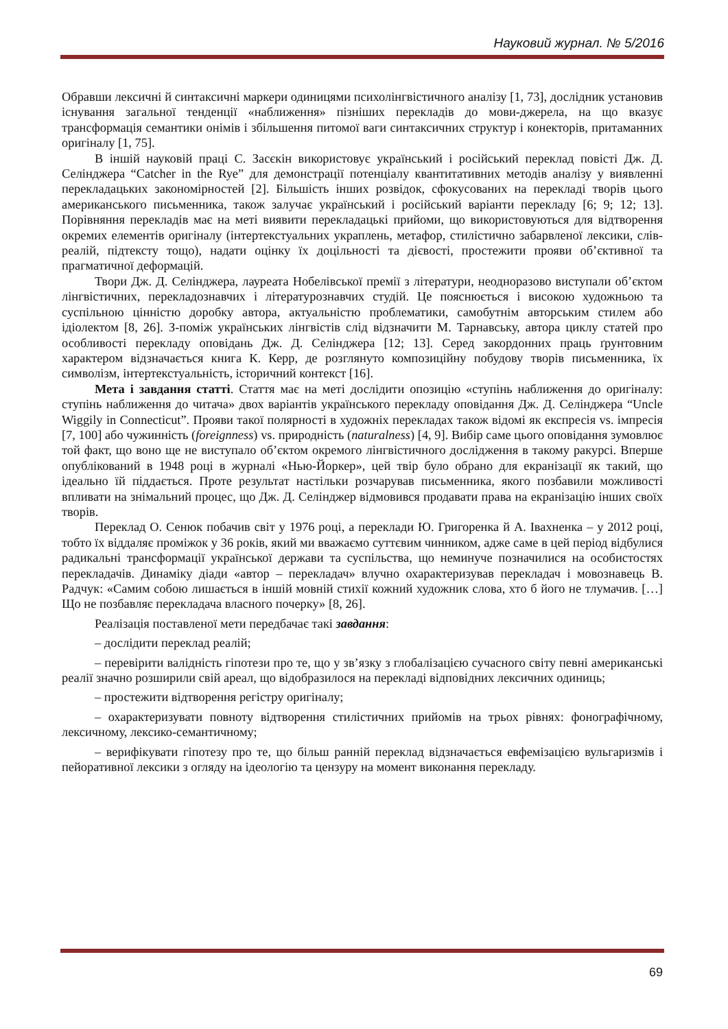Науковий журнал. № 5/2016
Обравши лексичні й синтаксичні маркери одиницями психолінгвістичного аналізу [1, 73], дослідник установив існування загальної тенденції «наближення» пізніших перекладів до мови-джерела, на що вказує трансформація семантики онімів і збільшення питомої ваги синтаксичних структур і конекторів, притаманних оригіналу [1, 75].
В іншій науковій праці С. Засєкін використовує український і російський переклад повісті Дж. Д. Селінджера “Catcher in the Rye” для демонстрації потенціалу квантитативних методів аналізу у виявленні перекладацьких закономірностей [2]. Більшість інших розвідок, сфокусованих на перекладі творів цього американського письменника, також залучає український і російський варіанти перекладу [6; 9; 12; 13]. Порівняння перекладів має на меті виявити перекладацькі прийоми, що використовуються для відтворення окремих елементів оригіналу (інтертекстуальних украплень, метафор, стилістично забарвленої лексики, слів-реалій, підтексту тощо), надати оцінку їх доцільності та дієвості, простежити прояви об’єктивної та прагматичної деформацій.
Твори Дж. Д. Селінджера, лауреата Нобелівської премії з літератури, неодноразово виступали об’єктом лінгвістичних, перекладознавчих і літературознавчих студій. Це пояснюється і високою художньою та суспільною цінністю доробку автора, актуальністю проблематики, самобутнім авторським стилем або ідіолектом [8, 26]. З-поміж українських лінгвістів слід відзначити М. Тарнавську, автора циклу статей про особливості перекладу оповідань Дж. Д. Селінджера [12; 13]. Серед закордонних праць ґрунтовним характером відзначається книга К. Керр, де розглянуто композиційну побудову творів письменника, їх символізм, інтертекстуальність, історичний контекст [16].
Мета і завдання статті. Стаття має на меті дослідити опозицію «ступінь наближення до оригіналу: ступінь наближення до читача» двох варіантів українського перекладу оповідання Дж. Д. Селінджера “Uncle Wiggily in Connecticut”. Прояви такої полярності в художніх перекладах також відомі як експресія vs. імпресія [7, 100] або чужинність (foreignness) vs. природність (naturalness) [4, 9]. Вибір саме цього оповідання зумовлює той факт, що воно ще не виступало об’єктом окремого лінгвістичного дослідження в такому ракурсі. Вперше опублікований в 1948 році в журналі «Нью-Йоркер», цей твір було обрано для екранізації як такий, що ідеально їй піддається. Проте результат настільки розчарував письменника, якого позбавили можливості впливати на знімальний процес, що Дж. Д. Селінджер відмовився продавати права на екранізацію інших своїх творів.
Переклад О. Сенюк побачив світ у 1976 році, а переклади Ю. Григоренка й А. Івахненка – у 2012 році, тобто їх віддаляє проміжок у 36 років, який ми вважаємо суттєвим чинником, адже саме в цей період відбулися радикальні трансформації української держави та суспільства, що неминуче позначилися на особистостях перекладачів. Динаміку діади «автор – перекладач» влучно охарактеризував перекладач і мовознавець В. Радчук: «Самим собою лишається в іншій мовній стихії кожний художник слова, хто б його не тлумачив. […] Що не позбавляє перекладача власного почерку» [8, 26].
Реалізація поставленої мети передбачає такі завдання:
– дослідити переклад реалій;
– перевірити валідність гіпотези про те, що у зв’язку з глобалізацією сучасного світу певні американські реалії значно розширили свій ареал, що відобразилося на перекладі відповідних лексичних одиниць;
– простежити відтворення регістру оригіналу;
– охарактеризувати повноту відтворення стилістичних прийомів на трьох рівнях: фонографічному, лексичному, лексико-семантичному;
– верифікувати гіпотезу про те, що більш ранній переклад відзначається евфемізацією вульгаризмів і пейоративної лексики з огляду на ідеологію та цензуру на момент виконання перекладу.
69